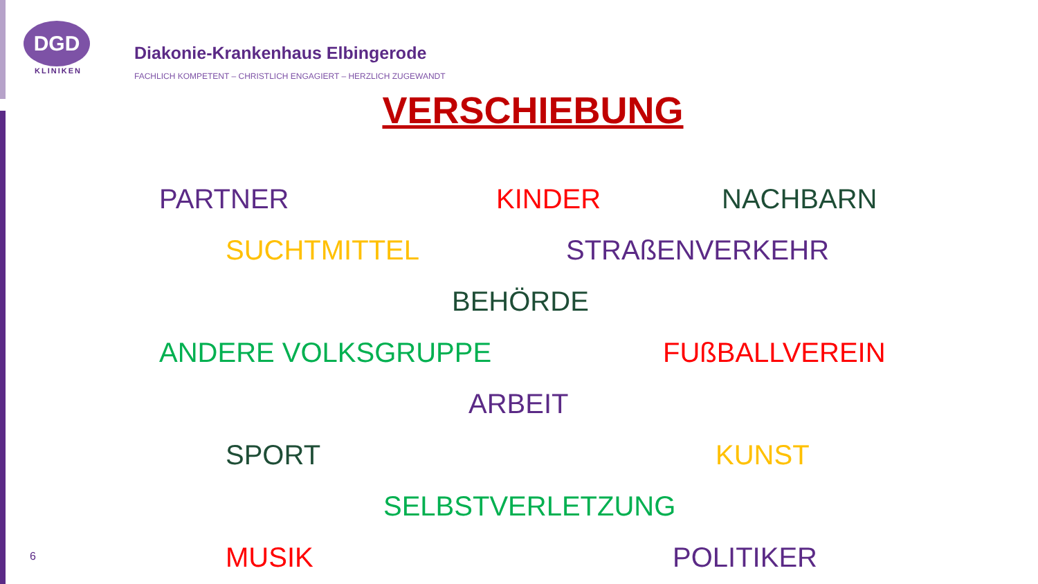DGD
KLINIKEN
Diakonie-Krankenhaus Elbingerode
FACHLICH KOMPETENT – CHRISTLICH ENGAGIERT – HERZLICH ZUGEWANDT
VERSCHIEBUNG
PARTNER KINDER NACHBARN
SUCHTMITTEL STRAßENVERKEHR
BEHÖRDE
ANDERE VOLKSGRUPPE FUßBALLVEREIN
ARBEIT
SPORT KUNST
SELBSTVERLETZUNG
MUSIK POLITIKER
6